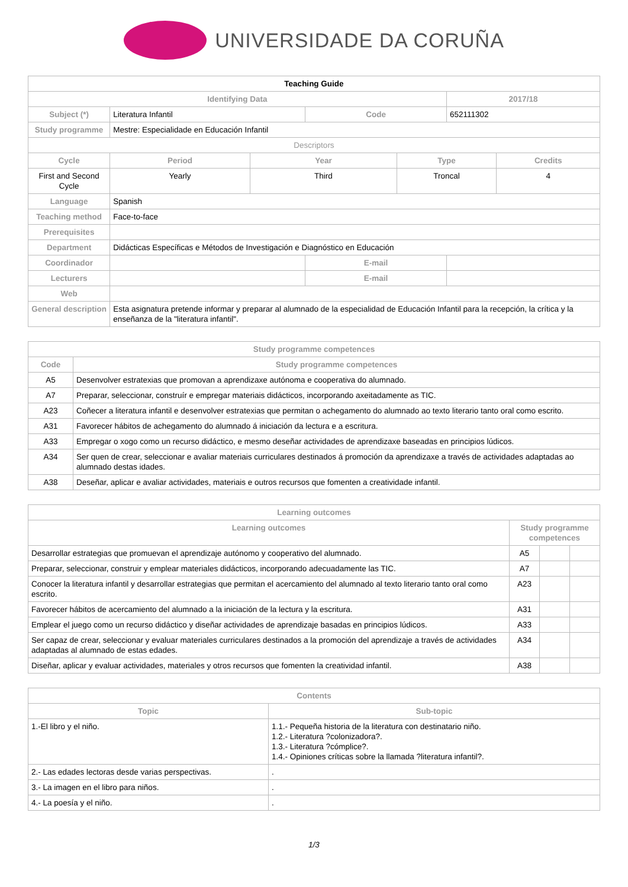UNIVERSIDADE DA CORUÑA
| Teaching Guide | | | | | | |
| Identifying Data | | | | | 2017/18 | |
| Subject (*) | Literatura Infantil | | Code | | 652111302 | |
| Study programme | Mestre: Especialidade en Educación Infantil | | | | | |
| Descriptors | | | | | | |
| Cycle | Period | Year | | Type | | Credits |
| First and Second Cycle | Yearly | Third | | Troncal | | 4 |
| Language | Spanish | | | | | |
| Teaching method | Face-to-face | | | | | |
| Prerequisites | | | | | | |
| Department | Didácticas Específicas e Métodos de Investigación e Diagnóstico en Educación | | | | | |
| Coordinador | | | E-mail | | | |
| Lecturers | | | E-mail | | | |
| Web | | | | | | |
| General description | Esta asignatura pretende informar y preparar al alumnado de la especialidad de Educación Infantil para la recepción, la crítica y la enseñanza de la "literatura infantil". | | | | | |
| Study programme competences | |
| --- | --- |
| Code | Study programme competences |
| A5 | Desenvolver estratexias que promovan a aprendizaxe autónoma e cooperativa do alumnado. |
| A7 | Preparar, seleccionar, construír e empregar materiais didácticos, incorporando axeitadamente as TIC. |
| A23 | Coñecer a literatura infantil e desenvolver estratexias que permitan o achegamento do alumnado ao texto literario tanto oral como escrito. |
| A31 | Favorecer hábitos de achegamento do alumnado á iniciación da lectura e a escritura. |
| A33 | Empregar o xogo como un recurso didáctico, e mesmo deseñar actividades de aprendizaxe baseadas en principios lúdicos. |
| A34 | Ser quen de crear, seleccionar e avaliar materiais curriculares destinados á promoción da aprendizaxe a través de actividades adaptadas ao alumnado destas idades. |
| A38 | Deseñar, aplicar e avaliar actividades, materiais e outros recursos que fomenten a creatividade infantil. |
| Learning outcomes | | | |
| --- | --- | --- | --- |
| Learning outcomes | Study programme competences | | |
| Desarrollar estrategias que promuevan el aprendizaje autónomo y cooperativo del alumnado. | A5 | | |
| Preparar, seleccionar, construir y emplear materiales didácticos, incorporando adecuadamente las TIC. | A7 | | |
| Conocer la literatura infantil y desarrollar estrategias que permitan el acercamiento del alumnado al texto literario tanto oral como escrito. | A23 | | |
| Favorecer hábitos de acercamiento del alumnado a la iniciación de la lectura y la escritura. | A31 | | |
| Emplear el juego como un recurso didáctico y diseñar actividades de aprendizaje basadas en principios lúdicos. | A33 | | |
| Ser capaz de crear, seleccionar y evaluar materiales curriculares destinados a la promoción del aprendizaje a través de actividades adaptadas al alumnado de estas edades. | A34 | | |
| Diseñar, aplicar y evaluar actividades, materiales y otros recursos que fomenten la creatividad infantil. | A38 | | |
| Contents | |
| --- | --- |
| Topic | Sub-topic |
| 1.-El libro y el niño. | 1.1.- Pequeña historia de la literatura con destinatario niño. 1.2.- Literatura ?colonizadora?. 1.3.- Literatura ?cómplice?. 1.4.- Opiniones críticas sobre la llamada ?literatura infantil?. |
| 2.- Las edades lectoras desde varias perspectivas. | . |
| 3.- La imagen en el libro para niños. | . |
| 4.- La poesía y el niño. | . |
1/3